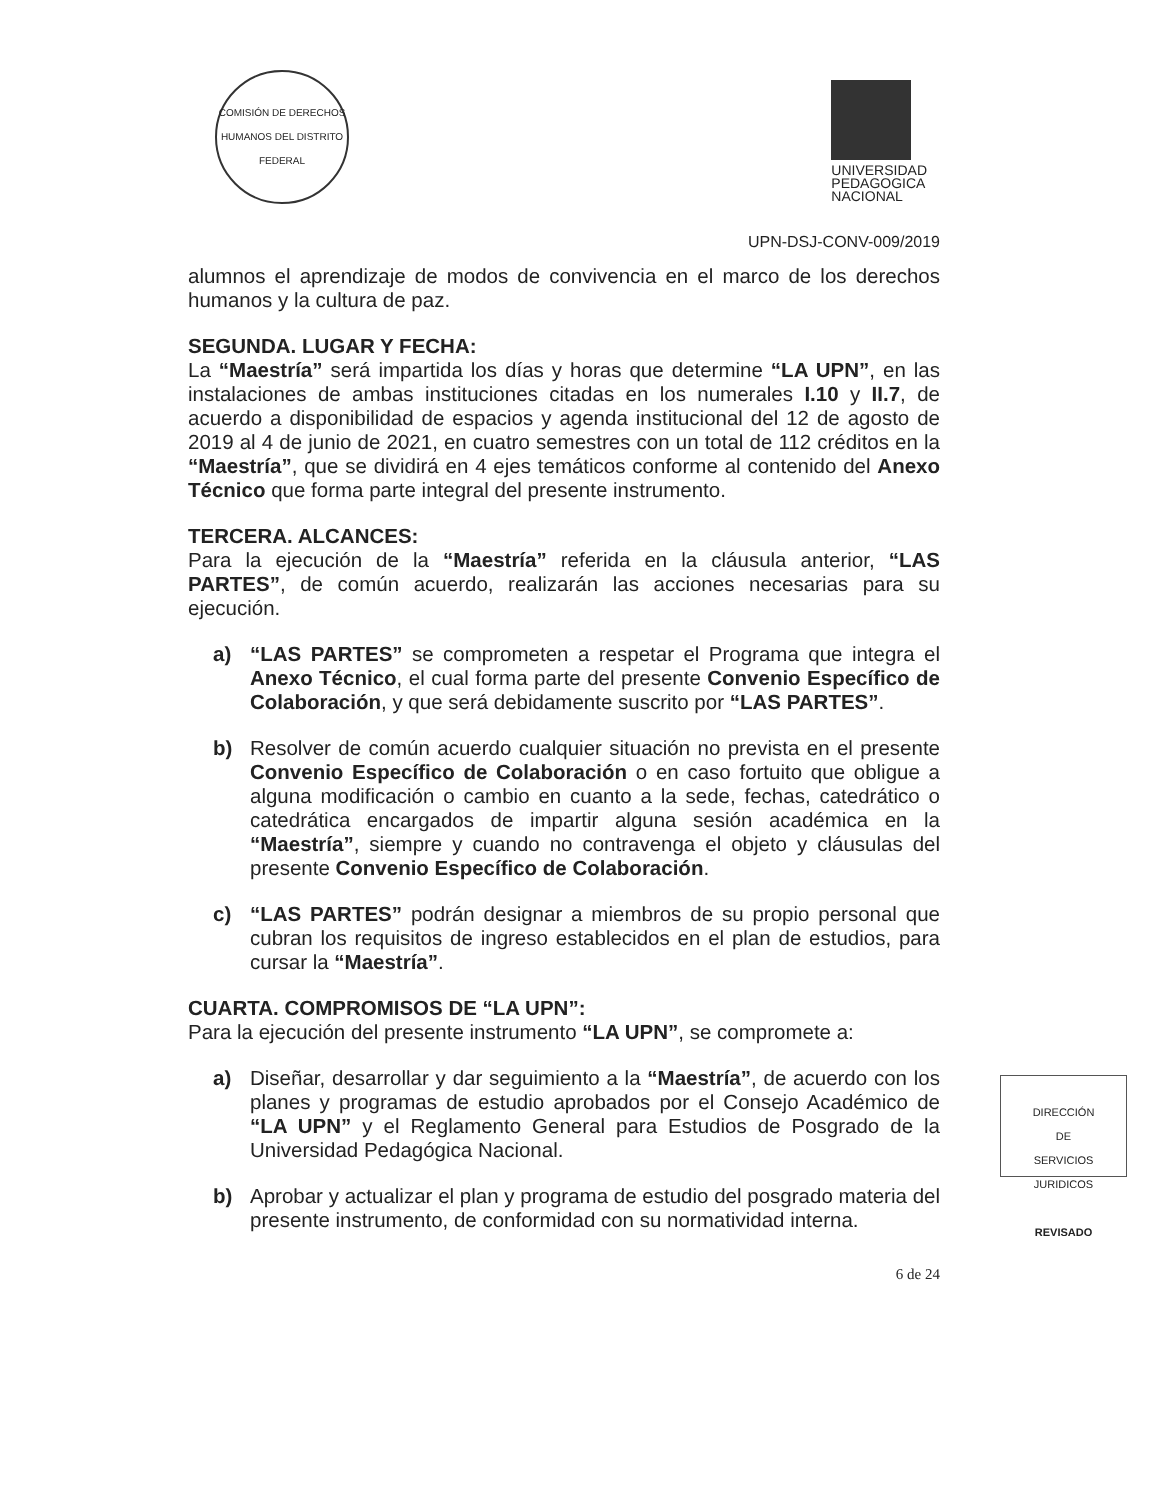COMISIÓN DE DERECHOS HUMANOS DEL DISTRITO FEDERAL
UNIVERSIDAD
PEDAGOGICA
NACIONAL
UPN-DSJ-CONV-009/2019
alumnos el aprendizaje de modos de convivencia en el marco de los derechos humanos y la cultura de paz.
SEGUNDA. LUGAR Y FECHA:
La “Maestría” será impartida los días y horas que determine “LA UPN”, en las instalaciones de ambas instituciones citadas en los numerales I.10 y II.7, de acuerdo a disponibilidad de espacios y agenda institucional del 12 de agosto de 2019 al 4 de junio de 2021, en cuatro semestres con un total de 112 créditos en la “Maestría”, que se dividirá en 4 ejes temáticos conforme al contenido del Anexo Técnico que forma parte integral del presente instrumento.
TERCERA. ALCANCES:
Para la ejecución de la “Maestría” referida en la cláusula anterior, “LAS PARTES”, de común acuerdo, realizarán las acciones necesarias para su ejecución.
a) “LAS PARTES” se comprometen a respetar el Programa que integra el Anexo Técnico, el cual forma parte del presente Convenio Específico de Colaboración, y que será debidamente suscrito por “LAS PARTES”.
b) Resolver de común acuerdo cualquier situación no prevista en el presente Convenio Específico de Colaboración o en caso fortuito que obligue a alguna modificación o cambio en cuanto a la sede, fechas, catedrático o catedrática encargados de impartir alguna sesión académica en la “Maestría”, siempre y cuando no contravenga el objeto y cláusulas del presente Convenio Específico de Colaboración.
c) “LAS PARTES” podrán designar a miembros de su propio personal que cubran los requisitos de ingreso establecidos en el plan de estudios, para cursar la “Maestría”.
CUARTA. COMPROMISOS DE “LA UPN”:
Para la ejecución del presente instrumento “LA UPN”, se compromete a:
a) Diseñar, desarrollar y dar seguimiento a la “Maestría”, de acuerdo con los planes y programas de estudio aprobados por el Consejo Académico de “LA UPN” y el Reglamento General para Estudios de Posgrado de la Universidad Pedagógica Nacional.
b) Aprobar y actualizar el plan y programa de estudio del posgrado materia del presente instrumento, de conformidad con su normatividad interna.
6 de 24
DIRECCIÓN
DE
SERVICIOS
JURIDICOS
REVISADO